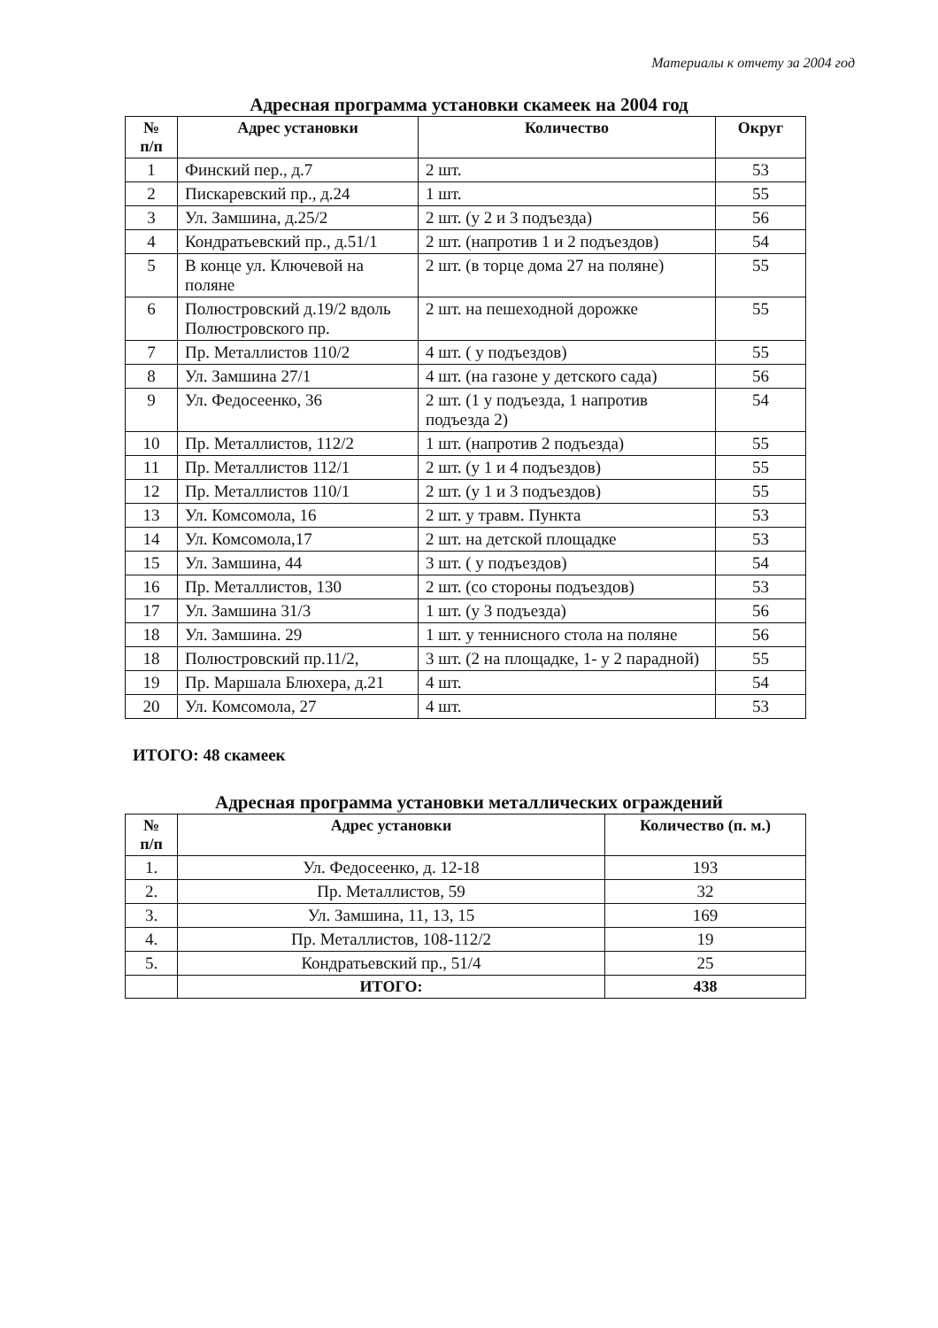Материалы к отчету за 2004 год
Адресная программа установки скамеек на 2004 год
| № п/п | Адрес установки | Количество | Округ |
| --- | --- | --- | --- |
| 1 | Финский пер., д.7 | 2 шт. | 53 |
| 2 | Пискаревский пр., д.24 | 1 шт. | 55 |
| 3 | Ул. Замшина, д.25/2 | 2 шт. (у 2 и 3 подъезда) | 56 |
| 4 | Кондратьевский пр., д.51/1 | 2 шт. (напротив 1 и 2 подъездов) | 54 |
| 5 | В конце ул. Ключевой на поляне | 2 шт. (в торце дома 27 на поляне) | 55 |
| 6 | Полюстровский д.19/2 вдоль Полюстровского пр. | 2 шт. на пешеходной дорожке | 55 |
| 7 | Пр. Металлистов 110/2 | 4 шт. ( у подъездов) | 55 |
| 8 | Ул. Замшина 27/1 | 4 шт. (на газоне у детского сада) | 56 |
| 9 | Ул. Федосеенко, 36 | 2 шт. (1 у подъезда, 1 напротив подъезда 2) | 54 |
| 10 | Пр. Металлистов, 112/2 | 1 шт. (напротив 2 подъезда) | 55 |
| 11 | Пр. Металлистов 112/1 | 2 шт. (у 1 и 4 подъездов) | 55 |
| 12 | Пр. Металлистов 110/1 | 2 шт. (у 1 и 3 подъездов) | 55 |
| 13 | Ул. Комсомола, 16 | 2 шт. у травм. Пункта | 53 |
| 14 | Ул. Комсомола,17 | 2 шт. на детской площадке | 53 |
| 15 | Ул. Замшина, 44 | 3 шт. ( у подъездов) | 54 |
| 16 | Пр. Металлистов, 130 | 2 шт. (со стороны подъездов) | 53 |
| 17 | Ул. Замшина 31/3 | 1 шт. (у 3 подъезда) | 56 |
| 18 | Ул. Замшина. 29 | 1 шт. у теннисного стола на поляне | 56 |
| 18 | Полюстровский пр.11/2, | 3 шт. (2 на площадке, 1- у 2 парадной) | 55 |
| 19 | Пр. Маршала Блюхера, д.21 | 4 шт. | 54 |
| 20 | Ул. Комсомола, 27 | 4 шт. | 53 |
ИТОГО: 48 скамеек
Адресная программа установки металлических ограждений
| № п/п | Адрес установки | Количество (п. м.) |
| --- | --- | --- |
| 1. | Ул. Федосеенко, д. 12-18 | 193 |
| 2. | Пр. Металлистов, 59 | 32 |
| 3. | Ул. Замшина, 11, 13, 15 | 169 |
| 4. | Пр. Металлистов, 108-112/2 | 19 |
| 5. | Кондратьевский пр., 51/4 | 25 |
| | ИТОГО: | 438 |